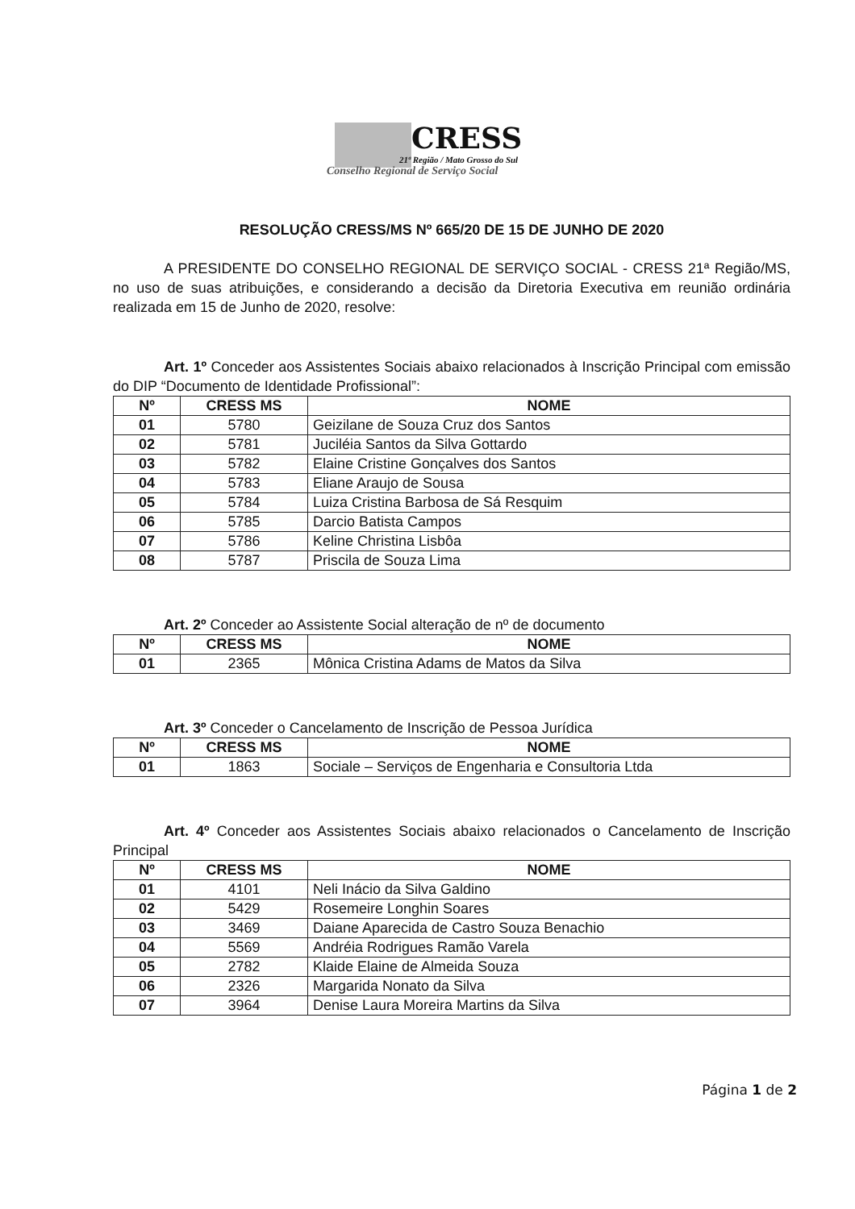CRESS
21ª Região / Mato Grosso do Sul
Conselho Regional de Serviço Social
RESOLUÇÃO CRESS/MS Nº 665/20 DE 15 DE JUNHO DE 2020
A PRESIDENTE DO CONSELHO REGIONAL DE SERVIÇO SOCIAL - CRESS 21ª Região/MS, no uso de suas atribuições, e considerando a decisão da Diretoria Executiva em reunião ordinária realizada em 15 de Junho de 2020, resolve:
Art. 1º Conceder aos Assistentes Sociais abaixo relacionados à Inscrição Principal com emissão do DIP “Documento de Identidade Profissional”:
| Nº | CRESS MS | NOME |
| --- | --- | --- |
| 01 | 5780 | Geizilane de Souza Cruz dos Santos |
| 02 | 5781 | Juciléia Santos da Silva Gottardo |
| 03 | 5782 | Elaine Cristine Gonçalves dos Santos |
| 04 | 5783 | Eliane Araujo de Sousa |
| 05 | 5784 | Luiza Cristina Barbosa de Sá Resquim |
| 06 | 5785 | Darcio Batista Campos |
| 07 | 5786 | Keline Christina Lisbôa |
| 08 | 5787 | Priscila de Souza Lima |
Art. 2º Conceder ao Assistente Social alteração de nº de documento
| Nº | CRESS MS | NOME |
| --- | --- | --- |
| 01 | 2365 | Mônica Cristina Adams de Matos da Silva |
Art. 3º Conceder o Cancelamento de Inscrição de Pessoa Jurídica
| Nº | CRESS MS | NOME |
| --- | --- | --- |
| 01 | 1863 | Sociale – Serviços de Engenharia e Consultoria Ltda |
Art. 4º Conceder aos Assistentes Sociais abaixo relacionados o Cancelamento de Inscrição Principal
| Nº | CRESS MS | NOME |
| --- | --- | --- |
| 01 | 4101 | Neli Inácio da Silva Galdino |
| 02 | 5429 | Rosemeire Longhin Soares |
| 03 | 3469 | Daiane Aparecida de Castro Souza Benachio |
| 04 | 5569 | Andréia Rodrigues Ramão Varela |
| 05 | 2782 | Klaide Elaine de Almeida Souza |
| 06 | 2326 | Margarida Nonato da Silva |
| 07 | 3964 | Denise Laura Moreira Martins da Silva |
Página 1 de 2